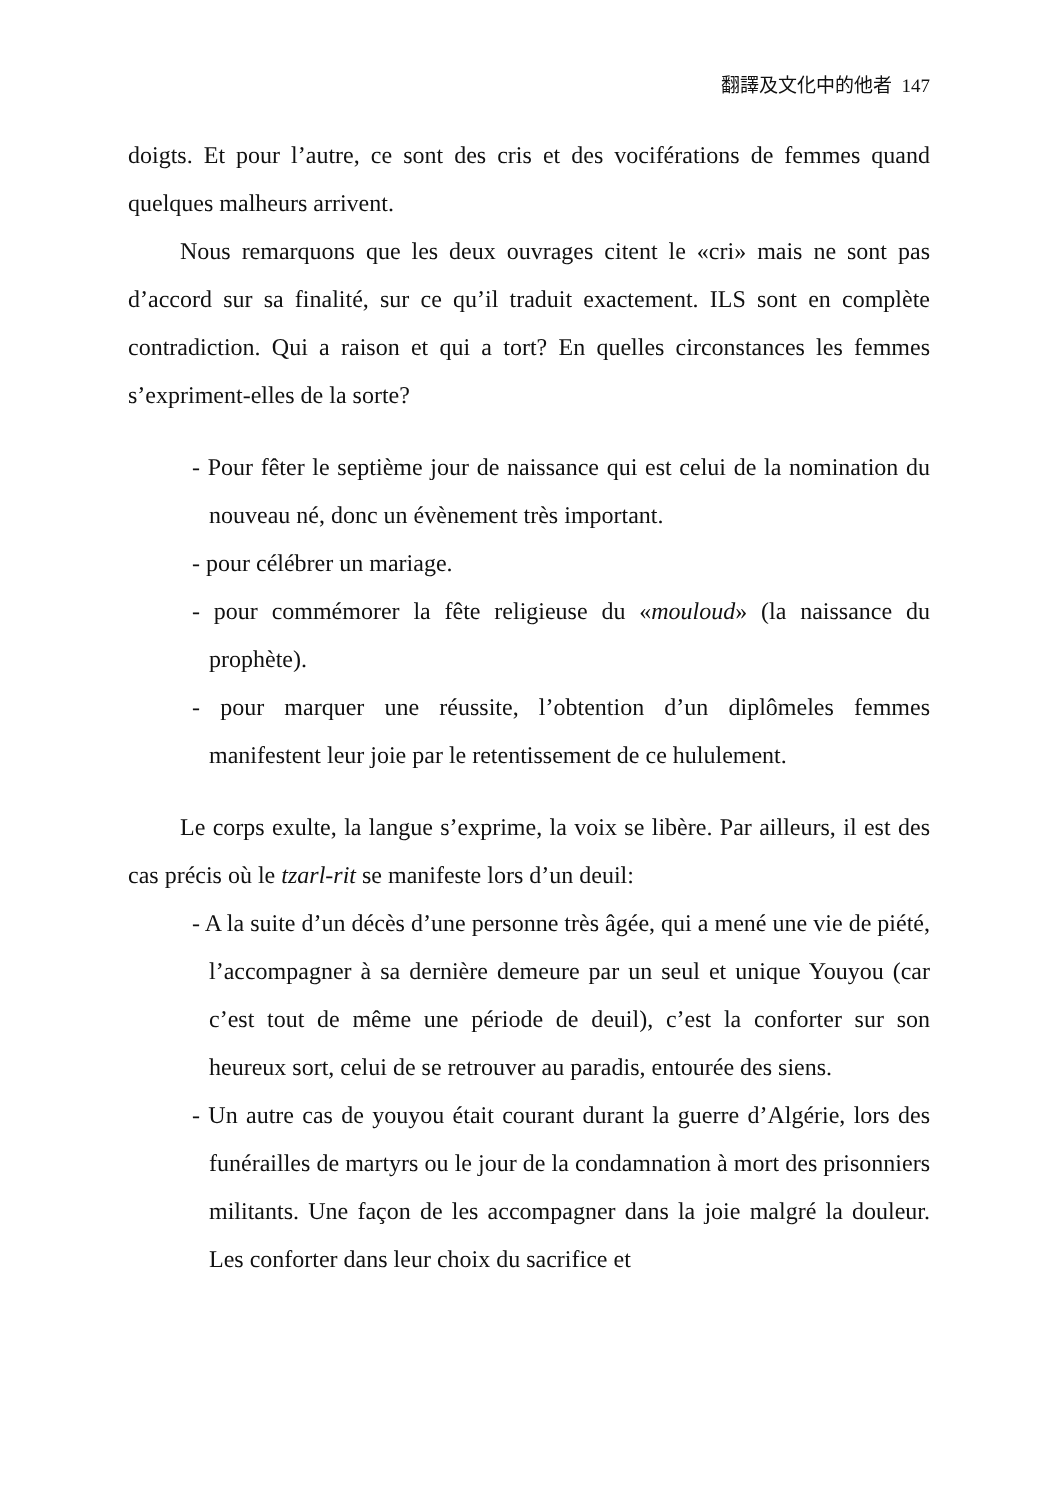翻譯及文化中的他者 147
doigts. Et pour l’autre, ce sont des cris et des vociférations de femmes quand quelques malheurs arrivent.
Nous remarquons que les deux ouvrages citent le «cri» mais ne sont pas d’accord sur sa finalité, sur ce qu’il traduit exactement. ILS sont en complète contradiction. Qui a raison et qui a tort? En quelles circonstances les femmes s’expriment-elles de la sorte?
- Pour fêter le septième jour de naissance qui est celui de la nomination du nouveau né, donc un évènement très important.
- pour célébrer un mariage.
- pour commémorer la fête religieuse du «mouloud» (la naissance du prophète).
- pour marquer une réussite, l’obtention d’un diplômeles femmes manifestent leur joie par le retentissement de ce hululement.
Le corps exulte, la langue s’exprime, la voix se libère. Par ailleurs, il est des cas précis où le tzarl-rit se manifeste lors d’un deuil:
- A la suite d’un décès d’une personne très âgée, qui a mené une vie de piété, l’accompagner à sa dernière demeure par un seul et unique Youyou (car c’est tout de même une période de deuil), c’est la conforter sur son heureux sort, celui de se retrouver au paradis, entourée des siens.
- Un autre cas de youyou était courant durant la guerre d’Algérie, lors des funérailles de martyrs ou le jour de la condamnation à mort des prisonniers militants. Une façon de les accompagner dans la joie malgré la douleur. Les conforter dans leur choix du sacrifice et